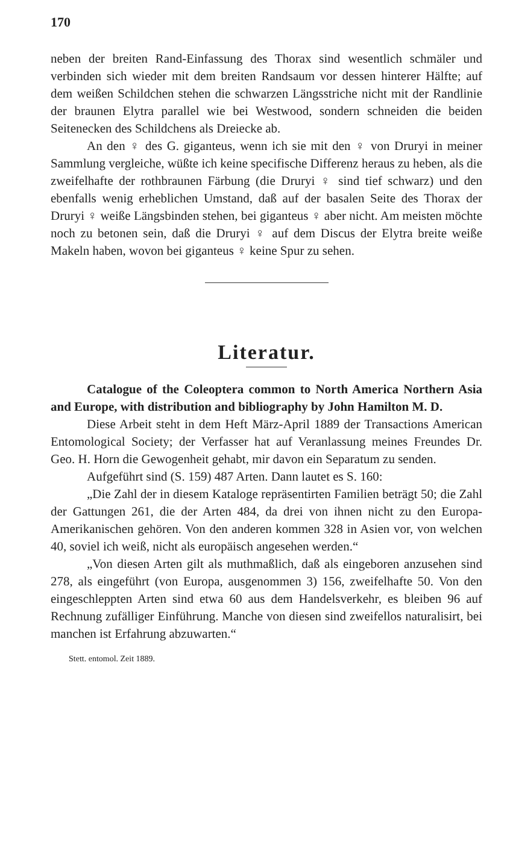170
neben der breiten Rand-Einfassung des Thorax sind wesentlich schmäler und verbinden sich wieder mit dem breiten Randsaum vor dessen hinterer Hälfte; auf dem weißen Schildchen stehen die schwarzen Längsstriche nicht mit der Randlinie der braunen Elytra parallel wie bei Westwood, sondern schneiden die beiden Seitenecken des Schildchens als Dreiecke ab.
An den ♀ des G. giganteus, wenn ich sie mit den ♀ von Druryi in meiner Sammlung vergleiche, wüßte ich keine specifische Differenz heraus zu heben, als die zweifelhafte der rothbraunen Färbung (die Druryi ♀ sind tief schwarz) und den ebenfalls wenig erheblichen Umstand, daß auf der basalen Seite des Thorax der Druryi ♀ weiße Längsbinden stehen, bei giganteus ♀ aber nicht. Am meisten möchte noch zu betonen sein, daß die Druryi ♀ auf dem Discus der Elytra breite weiße Makeln haben, wovon bei giganteus ♀ keine Spur zu sehen.
Literatur.
Catalogue of the Coleoptera common to North America Northern Asia and Europe, with distribution and bibliography by John Hamilton M. D.
Diese Arbeit steht in dem Heft März-April 1889 der Transactions American Entomological Society; der Verfasser hat auf Veranlassung meines Freundes Dr. Geo. H. Horn die Gewogenheit gehabt, mir davon ein Separatum zu senden.
Aufgeführt sind (S. 159) 487 Arten. Dann lautet es S. 160:
„Die Zahl der in diesem Kataloge repräsentirten Familien beträgt 50; die Zahl der Gattungen 261, die der Arten 484, da drei von ihnen nicht zu den Europa-Amerikanischen gehören. Von den anderen kommen 328 in Asien vor, von welchen 40, soviel ich weiß, nicht als europäisch angesehen werden.“
„Von diesen Arten gilt als muthmaßlich, daß als eingeboren anzusehen sind 278, als eingeführt (von Europa, ausgenommen 3) 156, zweifelhafte 50. Von den eingeschleppten Arten sind etwa 60 aus dem Handelsverkehr, es bleiben 96 auf Rechnung zufälliger Einführung. Manche von diesen sind zweifellos naturalisirt, bei manchen ist Erfahrung abzuwarten.“
Stett. entomol. Zeit 1889.